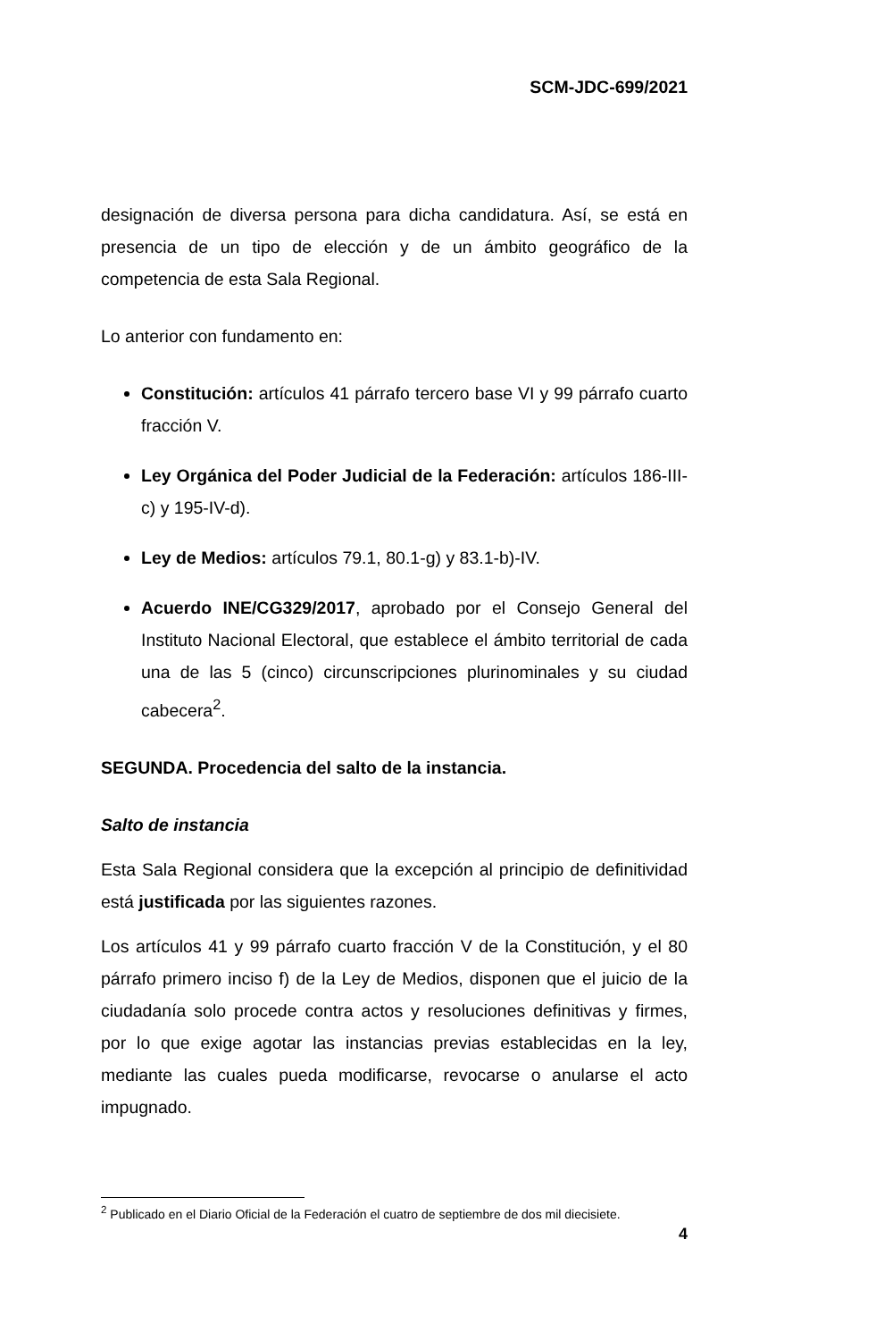SCM-JDC-699/2021
designación de diversa persona para dicha candidatura. Así, se está en presencia de un tipo de elección y de un ámbito geográfico de la competencia de esta Sala Regional.
Lo anterior con fundamento en:
Constitución: artículos 41 párrafo tercero base VI y 99 párrafo cuarto fracción V.
Ley Orgánica del Poder Judicial de la Federación: artículos 186-III-c) y 195-IV-d).
Ley de Medios: artículos 79.1, 80.1-g) y 83.1-b)-IV.
Acuerdo INE/CG329/2017, aprobado por el Consejo General del Instituto Nacional Electoral, que establece el ámbito territorial de cada una de las 5 (cinco) circunscripciones plurinominales y su ciudad cabecera<sup>2</sup>.
SEGUNDA. Procedencia del salto de la instancia.
Salto de instancia
Esta Sala Regional considera que la excepción al principio de definitividad está justificada por las siguientes razones.
Los artículos 41 y 99 párrafo cuarto fracción V de la Constitución, y el 80 párrafo primero inciso f) de la Ley de Medios, disponen que el juicio de la ciudadanía solo procede contra actos y resoluciones definitivas y firmes, por lo que exige agotar las instancias previas establecidas en la ley, mediante las cuales pueda modificarse, revocarse o anularse el acto impugnado.
<sup>2</sup> Publicado en el Diario Oficial de la Federación el cuatro de septiembre de dos mil diecisiete.
4